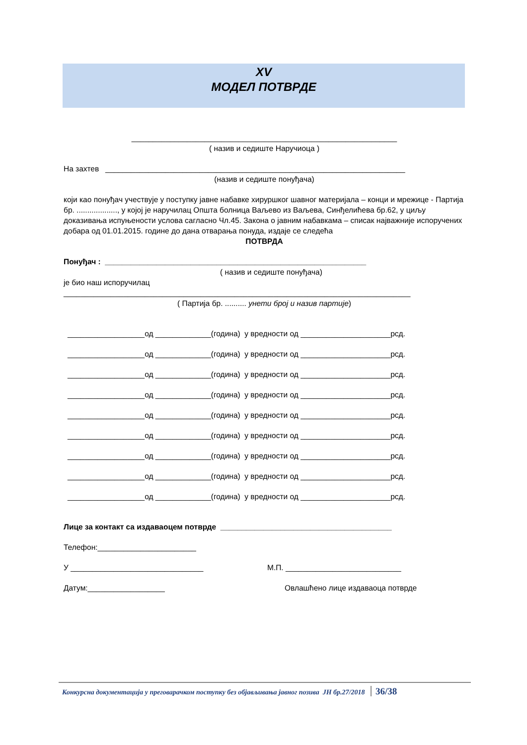XV
МОДЕЛ ПОТВРДЕ
______________________________________________________________
( назив и седиште Наручиоца )
На захтев ______________________________________________________________________
(назив и седиште понуђача)
који као понуђач учествује у поступку јавне набавке хируршког шавног материјала – конци и мрежице - Партија бр. ..................., у којој је наручилац Општа болница Ваљево из Ваљева, Синђелићева бр.62, у циљу доказивања испуњености услова сагласно Чл.45. Закона о јавним набавкама – списак најважније испоручених добара од 01.01.2015. године до дана отварања понуда, издаје се следећа
ПОТВРДА
Понуђач : _____________________________________________________________
( назив и седиште понуђача)
је био наш испоручилац
_________________________________________________________________________________
( Партија бр. .......... унети број и назив партије)
__________________од _____________(година) у вредности од _____________________рсд.
__________________од _____________(година) у вредности од _____________________рсд.
__________________од _____________(година) у вредности од _____________________рсд.
__________________од _____________(година) у вредности од _____________________рсд.
__________________од _____________(година) у вредности од _____________________рсд.
__________________од _____________(година) у вредности од _____________________рсд.
__________________од _____________(година) у вредности од _____________________рсд.
__________________од _____________(година) у вредности од _____________________рсд.
__________________од _____________(година) у вредности од _____________________рсд.
Лице за контакт са издаваоцем потврде ________________________________________
Телефон:_______________________
У _______________________________ М.П. ___________________________
Датум:__________________ Овлашћено лице издаваоца потврде
Конкурсна документација у преговарачком поступку без објављивања јавног позива ЈН бр.27/2018 36/38